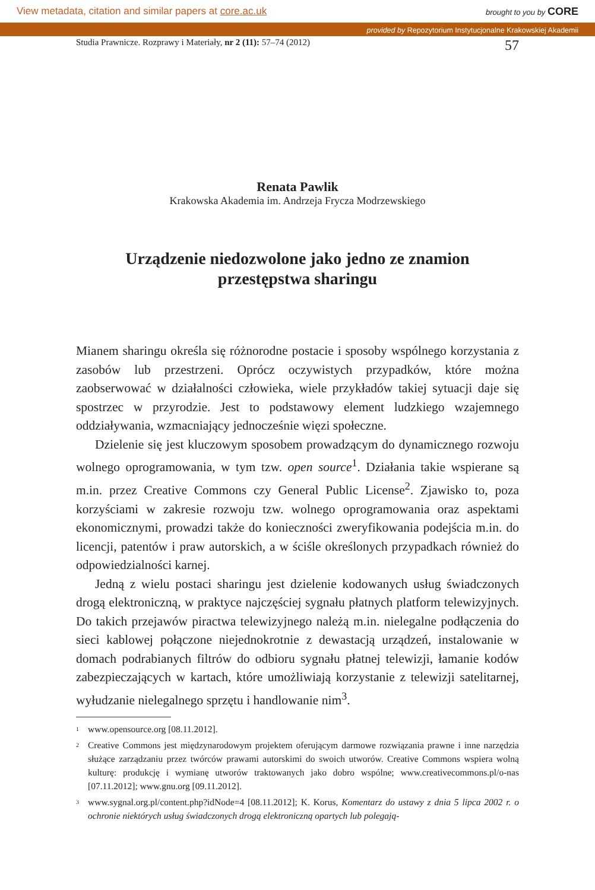View metadata, citation and similar papers at core.ac.uk brought to you by CORE
provided by Repozytorium Instytucjonalne Krakowskiej Akademii
Studia Prawnicze. Rozprawy i Materiały, nr 2 (11): 57–74 (2012) 57
Renata Pawlik
Krakowska Akademia im. Andrzeja Frycza Modrzewskiego
Urządzenie niedozwolone jako jedno ze znamion
przestępstwa sharingu
Mianem sharingu określa się różnorodne postacie i sposoby wspólnego korzystania z zasobów lub przestrzeni. Oprócz oczywistych przypadków, które można zaobserwować w działalności człowieka, wiele przykładów takiej sytuacji daje się spostrzec w przyrodzie. Jest to podstawowy element ludzkiego wzajemnego oddziaływania, wzmacniający jednocześnie więzi społeczne.
Dzielenie się jest kluczowym sposobem prowadzącym do dynamicznego rozwoju wolnego oprogramowania, w tym tzw. open source<sup>1</sup>. Działania takie wspierane są m.in. przez Creative Commons czy General Public License<sup>2</sup>. Zjawisko to, poza korzyściami w zakresie rozwoju tzw. wolnego oprogramowania oraz aspektami ekonomicznymi, prowadzi także do konieczności zweryfikowania podejścia m.in. do licencji, patentów i praw autorskich, a w ściśle określonych przypadkach również do odpowiedzialności karnej.
Jedną z wielu postaci sharingu jest dzielenie kodowanych usług świadczonych drogą elektroniczną, w praktyce najczęściej sygnału płatnych platform telewizyjnych. Do takich przejawów piractwa telewizyjnego należą m.in. nielegalne podłączenia do sieci kablowej połączone niejednokrotnie z dewastacją urządzeń, instalowanie w domach podrabianych filtrów do odbioru sygnału płatnej telewizji, łamanie kodów zabezpieczających w kartach, które umożliwiają korzystanie z telewizji satelitarnej, wyłudzanie nielegalnego sprzętu i handlowanie nim<sup>3</sup>.
<sup>1</sup> www.opensource.org [08.11.2012].
<sup>2</sup> Creative Commons jest międzynarodowym projektem oferującym darmowe rozwiązania prawne i inne narzędzia służące zarządzaniu przez twórców prawami autorskimi do swoich utworów. Creative Commons wspiera wolną kulturę: produkcję i wymianę utworów traktowanych jako dobro wspólne; www.creativecommons.pl/o-nas [07.11.2012]; www.gnu.org [09.11.2012].
<sup>3</sup> www.sygnal.org.pl/content.php?idNode=4 [08.11.2012]; K. Korus, Komentarz do ustawy z dnia 5 lipca 2002 r. o ochronie niektórych usług świadczonych drogą elektroniczną opartych lub polegają-